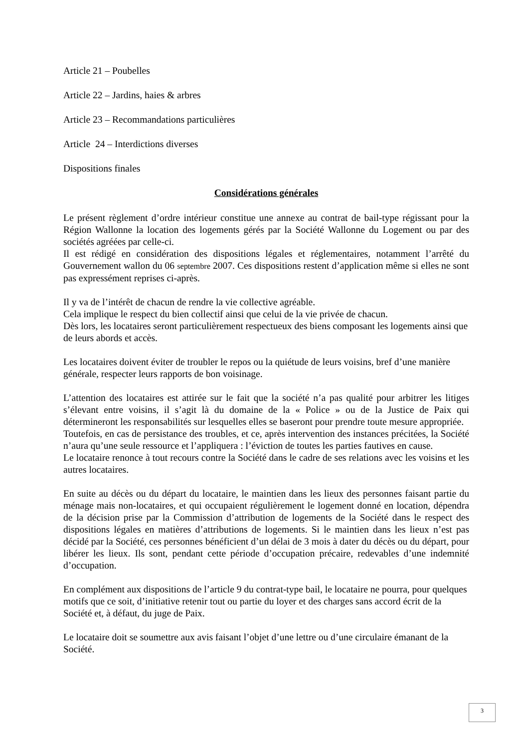Article 21 – Poubelles
Article 22 – Jardins, haies & arbres
Article 23 – Recommandations particulières
Article 24 – Interdictions diverses
Dispositions finales
Considérations générales
Le présent règlement d’ordre intérieur constitue une annexe au contrat de bail-type régissant pour la Région Wallonne la location des logements gérés par la Société Wallonne du Logement ou par des sociétés agréées par celle-ci.
Il est rédigé en considération des dispositions légales et réglementaires, notamment l’arrêté du Gouvernement wallon du 06 septembre 2007. Ces dispositions restent d’application même si elles ne sont pas expressément reprises ci-après.
Il y va de l’intérêt de chacun de rendre la vie collective agréable.
Cela implique le respect du bien collectif ainsi que celui de la vie privée de chacun.
Dès lors, les locataires seront particulièrement respectueux des biens composant les logements ainsi que de leurs abords et accès.
Les locataires doivent éviter de troubler le repos ou la quiétude de leurs voisins, bref d’une manière générale, respecter leurs rapports de bon voisinage.
L’attention des locataires est attirée sur le fait que la société n’a pas qualité pour arbitrer les litiges s’élevant entre voisins, il s’agit là du domaine de la « Police » ou de la Justice de Paix qui détermineront les responsabilités sur lesquelles elles se baseront pour prendre toute mesure appropriée.
Toutefois, en cas de persistance des troubles, et ce, après intervention des instances précitées, la Société n’aura qu’une seule ressource et l’appliquera : l’éviction de toutes les parties fautives en cause.
Le locataire renonce à tout recours contre la Société dans le cadre de ses relations avec les voisins et les autres locataires.
En suite au décès ou du départ du locataire, le maintien dans les lieux des personnes faisant partie du ménage mais non-locataires, et qui occupaient régulièrement le logement donné en location, dépendra de la décision prise par la Commission d’attribution de logements de la Société dans le respect des dispositions légales en matières d’attributions de logements. Si le maintien dans les lieux n’est pas décidé par la Société, ces personnes bénéficient d’un délai de 3 mois à dater du décès ou du départ, pour libérer les lieux. Ils sont, pendant cette période d’occupation précaire, redevables d’une indemnité d’occupation.
En complément aux dispositions de l’article 9 du contrat-type bail, le locataire ne pourra, pour quelques motifs que ce soit, d’initiative retenir tout ou partie du loyer et des charges sans accord écrit de la Société et, à défaut, du juge de Paix.
Le locataire doit se soumettre aux avis faisant l’objet d’une lettre ou d’une circulaire émanant de la Société.
3